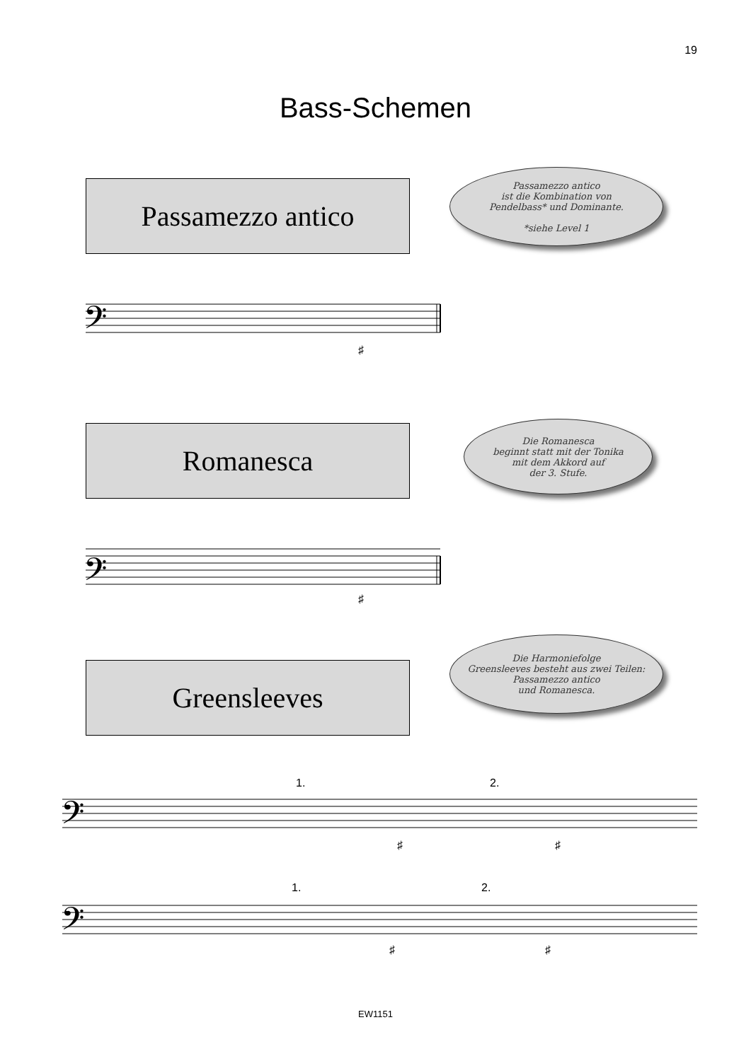19
Bass-Schemen
Passamezzo antico
Passamezzo antico
ist die Kombination von
Pendelbass* und Dominante.
*siehe Level 1
𝄢
𝄢
𝄢
𝄢
1.
2.
1.
2.
♯
♯
♯
♯
♯
♯
Romanesca
Die Romanesca
beginnt statt mit der Tonika
mit dem Akkord auf
der 3. Stufe.
Greensleeves
Die Harmoniefolge
Greensleeves besteht aus zwei Teilen:
Passamezzo antico
und Romanesca.
EW1151